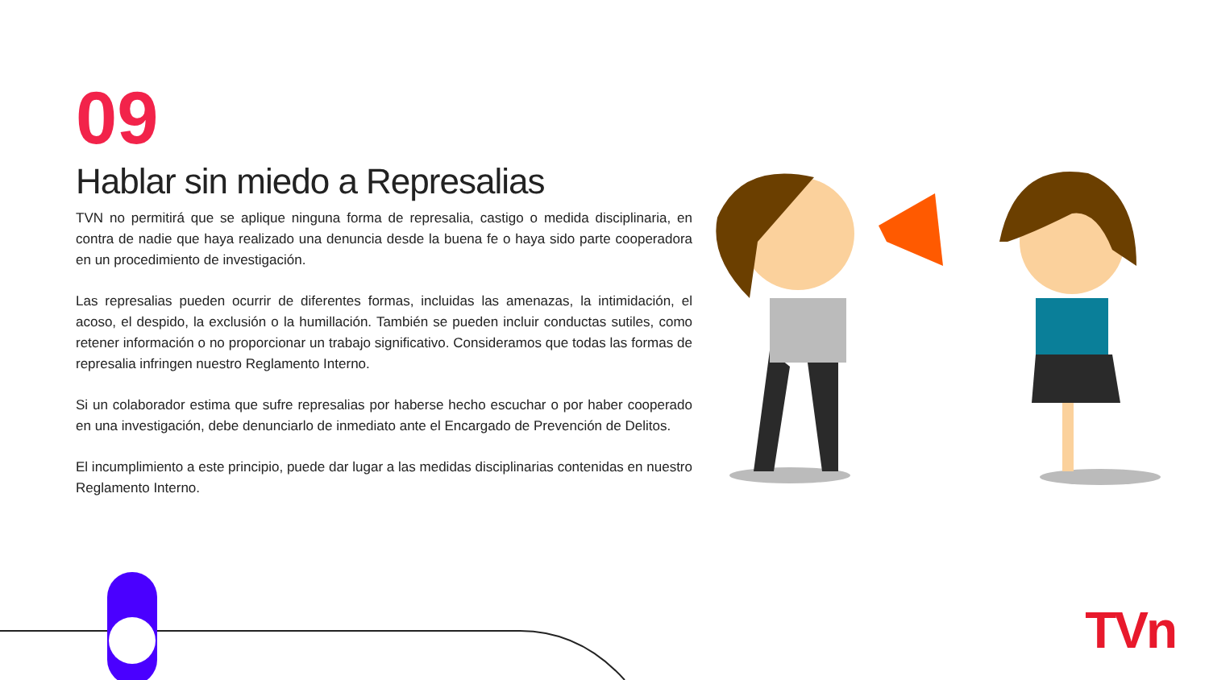09
Hablar sin miedo a Represalias
TVN no permitirá que se aplique ninguna forma de represalia, castigo o medida disciplinaria, en contra de nadie que haya realizado una denuncia desde la buena fe o haya sido parte cooperadora en un procedimiento de investigación.
Las represalias pueden ocurrir de diferentes formas, incluidas las amenazas, la intimidación, el acoso, el despido, la exclusión o la humillación. También se pueden incluir conductas sutiles, como retener información o no proporcionar un trabajo significativo. Consideramos que todas las formas de represalia infringen nuestro Reglamento Interno.
Si un colaborador estima que sufre represalias por haberse hecho escuchar o por haber cooperado en una investigación, debe denunciarlo de inmediato ante el Encargado de Prevención de Delitos.
El incumplimiento a este principio, puede dar lugar a las medidas disciplinarias contenidas en nuestro Reglamento Interno.
TVn